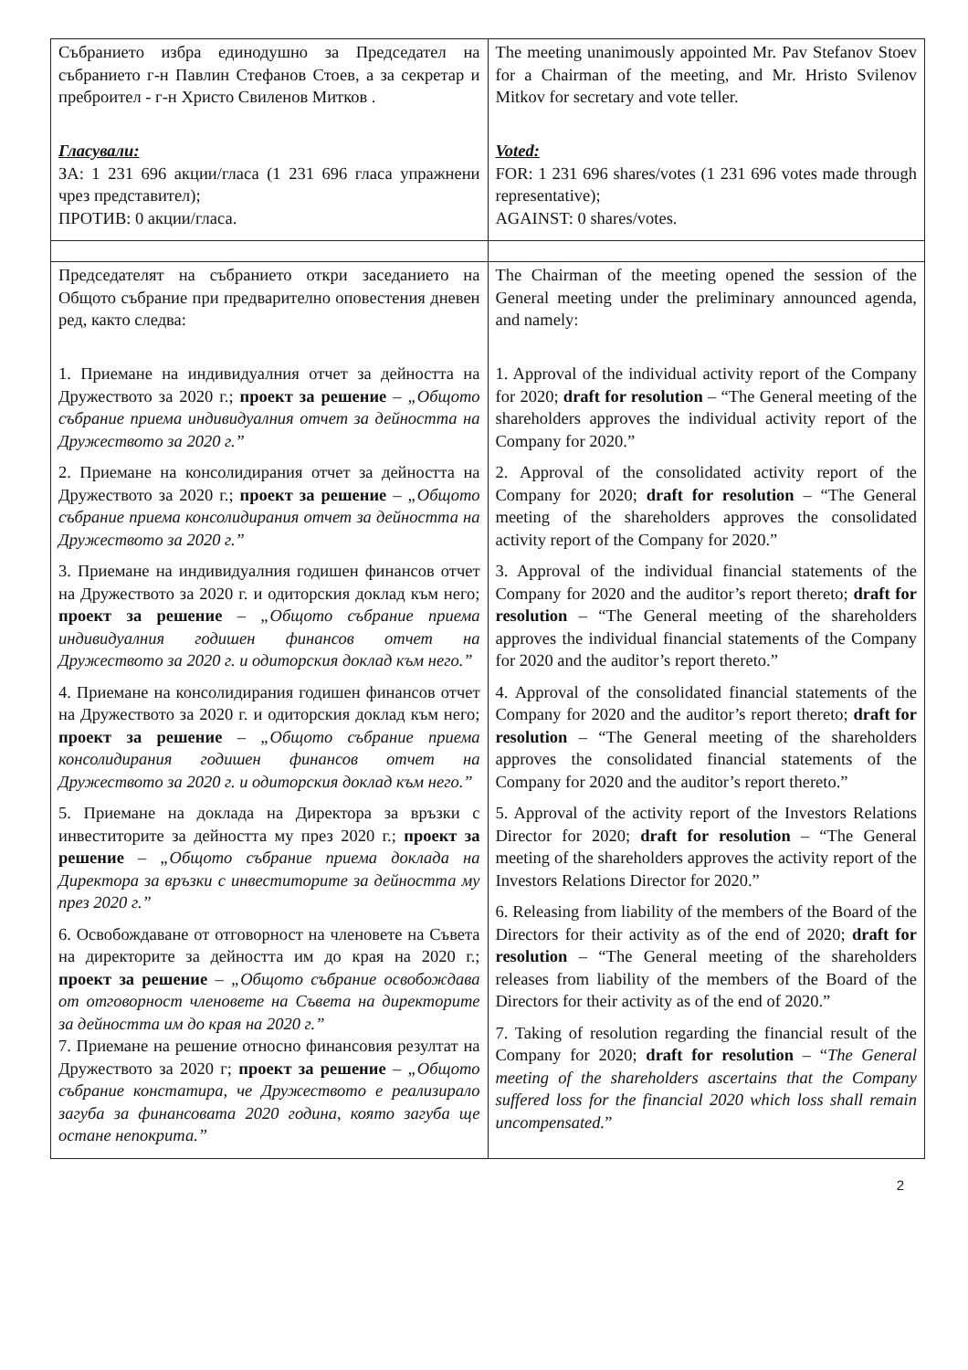| Събранието избра единодушно за Председател на събранието г-н Павлин Стефанов Стоев, а за секретар и преброител - г-н Христо Свиленов Митков . Гласували: ЗА: 1 231 696 акции/гласа (1 231 696 гласа упражнени чрез представител); ПРОТИВ: 0 акции/гласа. | The meeting unanimously appointed Mr. Pav Stefanov Stoev for a Chairman of the meeting, and Mr. Hristo Svilenov Mitkov for secretary and vote teller. Voted: FOR: 1 231 696 shares/votes (1 231 696 votes made through representative); AGAINST: 0 shares/votes. |
| Председателят на събранието откри заседанието на Общото събрание при предварително оповестения дневен ред, както следва: 1. Приемане на индивидуалния отчет за дейността на Дружеството за 2020 г.; проект за решение – „Общото събрание приема индивидуалния отчет за дейността на Дружеството за 2020 г.” 2. Приемане на консолидирания отчет за дейността на Дружеството за 2020 г.; проект за решение – „Общото събрание приема консолидирания отчет за дейността на Дружеството за 2020 г.” 3. Приемане на индивидуалния годишен финансов отчет на Дружеството за 2020 г. и одиторския доклад към него; проект за решение – „Общото събрание приема индивидуалния годишен финансов отчет на Дружеството за 2020 г. и одиторския доклад към него.” 4. Приемане на консолидирания годишен финансов отчет на Дружеството за 2020 г. и одиторския доклад към него; проект за решение – „Общото събрание приема консолидирания годишен финансов отчет на Дружеството за 2020 г. и одиторския доклад към него.” 5. Приемане на доклада на Директора за връзки с инвеститорите за дейността му през 2020 г.; проект за решение – „Общото събрание приема доклада на Директора за връзки с инвеститорите за дейността му през 2020 г.” 6. Освобождаване от отговорност на членовете на Съвета на директорите за дейността им до края на 2020 г.; проект за решение – „Общото събрание освобождава от отговорност членовете на Съвета на директорите за дейността им до края на 2020 г.” 7. Приемане на решение относно финансовия резултат на Дружеството за 2020 г; проект за решение – „Общото събрание констатира, че Дружеството е реализирало загуба за финансовата 2020 година, която загуба ще остане непокрита.” | The Chairman of the meeting opened the session of the General meeting under the preliminary announced agenda, and namely: 1. Approval of the individual activity report of the Company for 2020; draft for resolution – “The General meeting of the shareholders approves the individual activity report of the Company for 2020.” 2. Approval of the consolidated activity report of the Company for 2020; draft for resolution – “The General meeting of the shareholders approves the consolidated activity report of the Company for 2020.” 3. Approval of the individual financial statements of the Company for 2020 and the auditor’s report thereto; draft for resolution – “The General meeting of the shareholders approves the individual financial statements of the Company for 2020 and the auditor’s report thereto.” 4. Approval of the consolidated financial statements of the Company for 2020 and the auditor’s report thereto; draft for resolution – “The General meeting of the shareholders approves the consolidated financial statements of the Company for 2020 and the auditor’s report thereto.” 5. Approval of the activity report of the Investors Relations Director for 2020; draft for resolution – “The General meeting of the shareholders approves the activity report of the Investors Relations Director for 2020.” 6. Releasing from liability of the members of the Board of the Directors for their activity as of the end of 2020; draft for resolution – “The General meeting of the shareholders releases from liability of the members of the Board of the Directors for their activity as of the end of 2020.” 7. Taking of resolution regarding the financial result of the Company for 2020; draft for resolution – “ The General meeting of the shareholders ascertains that the Company suffered loss for the financial 2020 which loss shall remain uncompensated. ” |
2